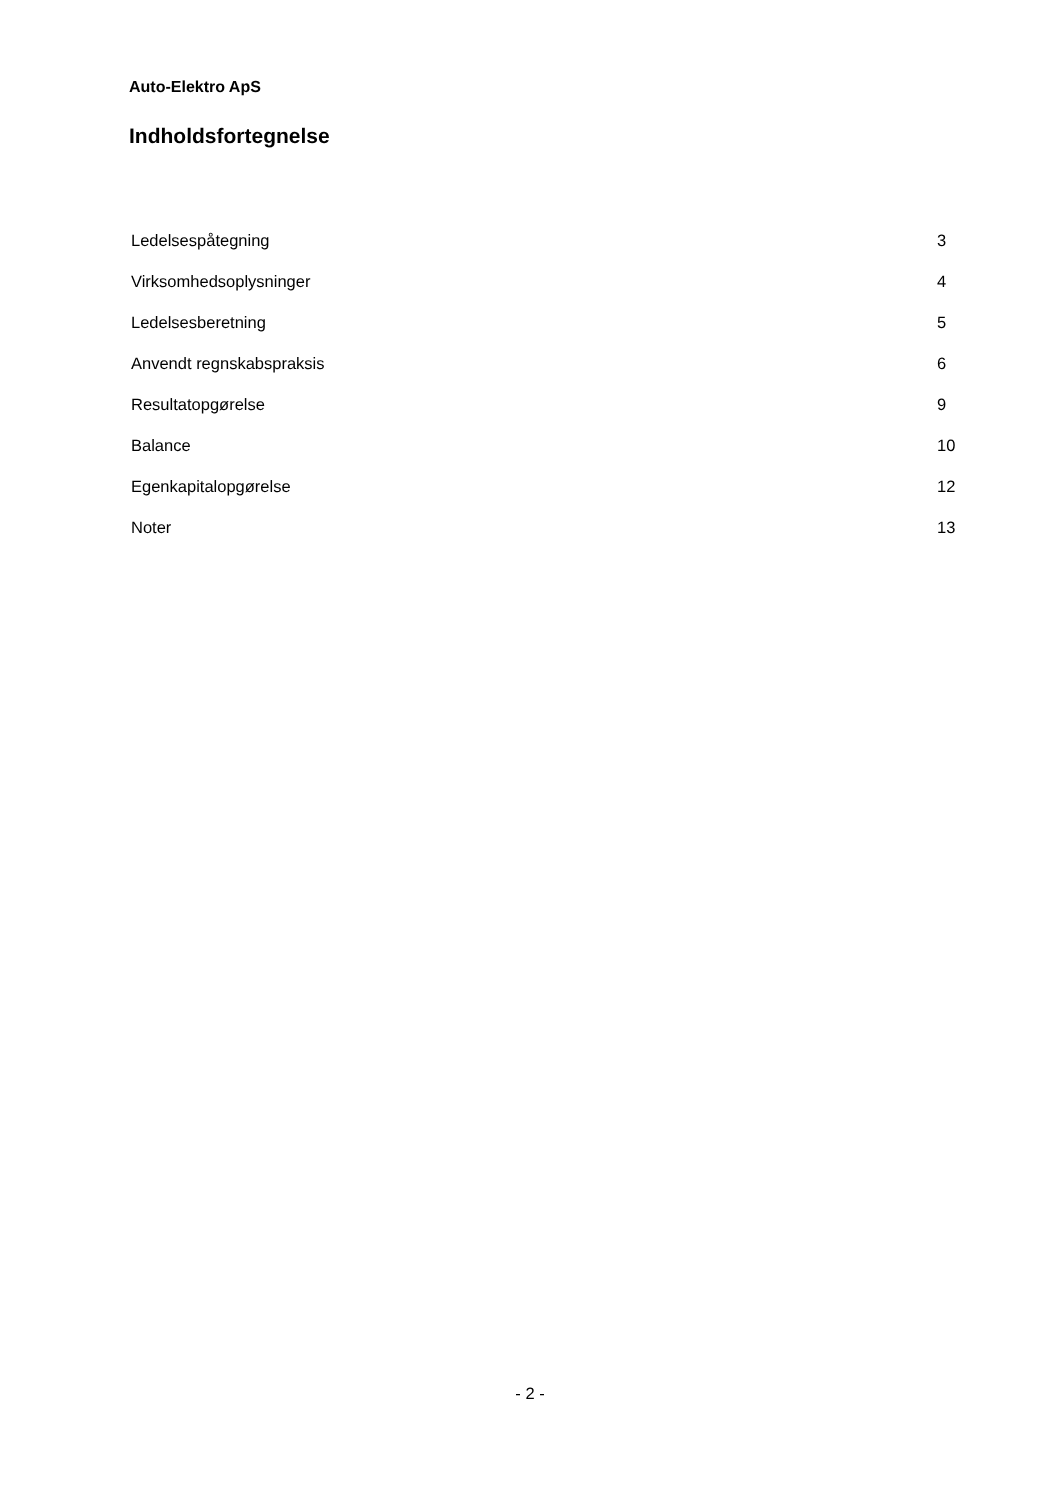Auto-Elektro ApS
Indholdsfortegnelse
| Ledelsespåtegning | 3 |
| Virksomhedsoplysninger | 4 |
| Ledelsesberetning | 5 |
| Anvendt regnskabspraksis | 6 |
| Resultatopgørelse | 9 |
| Balance | 10 |
| Egenkapitalopgørelse | 12 |
| Noter | 13 |
- 2 -